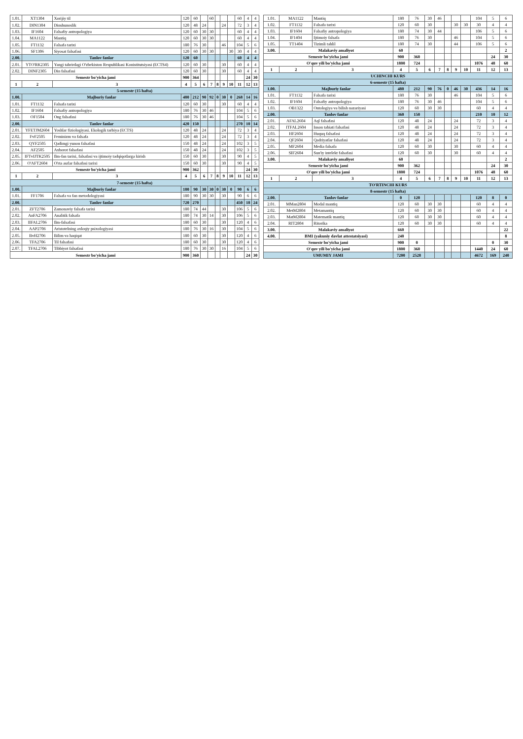| 1.01. | XT1304 | Xorijiy til | 120 | 60 | | 60 | | | | 60 | 4 | 4 |
| 1.02. | DIN1304 | Dinshunoslik | 120 | 48 | 24 | | | 24 | | 72 | 3 | 4 |
| 1.03. | IF1604 | Falsafiy antropologiya | 120 | 60 | 30 | 30 | | | | 60 | 4 | 4 |
| 1.04. | MA1122 | Mantiq | 120 | 60 | 30 | 30 | | | | 60 | 4 | 4 |
| 1.05. | FT1132 | Falsafa tarixi | 180 | 76 | 30 | | | 46 | | 104 | 5 | 6 |
| 1.06. | SF1306 | Siyosat falsafasi | 120 | 60 | 30 | 30 | | | 30 | 30 | 4 | 4 |
| 2.00. | Tanlov fanlar | | 120 | 60 | | | | | | 60 | 4 | 4 |
| 2.01. | YTO'RK2305 | Yangi tahrirdagi O'zbekiston Respublikasi Konistitutsiyasi (ECTS4) | 120 | 60 | 30 | | | 30 | | 60 | 4 | 4 |
| 2.02. | DINF2305 | Din falsafasi | 120 | 60 | 30 | | | 30 | | 60 | 4 | 4 |
| Semestr bo'yicha jami | | | 900 | 364 | | | | | | | 24 | 30 |
| 1 | 2 | 3 | 4 | 5 | 6 | 7 | 8 | 9 | 10 | 11 | 12 | 13 |
| 5-semestr (15 hafta) | | | | | | | | | | | | |
| 1.00. | Majburiy fanlar | | 480 | 212 | 90 | 92 | 0 | 30 | 0 | 268 | 14 | 16 |
| 1.01. | FT1132 | Falsafa tarixi | 120 | 60 | 30 | | | 30 | | 60 | 4 | 4 |
| 1.02. | IF1604 | Falsafiy antropologiya | 180 | 76 | 30 | 46 | | | | 104 | 5 | 6 |
| 1.03. | OF1504 | Ong falsafasi | 180 | 76 | 30 | 46 | | | | 104 | 5 | 6 |
| 2.00. | Tanlov fanlar | | 420 | 150 | | | | | | 270 | 10 | 14 |
| 2.01. | YFETJM2604 | Yoshlar fiziologiyasi. Ekologik tarbiya (ECTS) | 120 | 48 | 24 | | | 24 | | 72 | 3 | 4 |
| 2.02. | FvF2505 | Feminizm va falsafa | 120 | 48 | 24 | | | 24 | | 72 | 3 | 4 |
| 2.03. | QYF2505 | Qadimgi yunon falsafasi | 150 | 48 | 24 | | | 24 | | 102 | 3 | 5 |
| 2.04. | AF2505 | Axborot falsafasi | 150 | 48 | 24 | | | 24 | | 102 | 3 | 5 |
| 2.05. | IFTvIJTK2505 | Ilm-fan tarixi, falsafasi va ijtimoiy tadqiqotlarga kirish | 150 | 60 | 30 | | | 30 | | 90 | 4 | 5 |
| 2.06. | O'AFT2604 | O'rta asrlar falsafasi tarixi | 150 | 60 | 30 | | | 30 | | 90 | 4 | 5 |
| Semestr bo'yicha jami | | | 900 | 362 | | | | | | | 24 | 30 |
| 1 | 2 | 3 | 4 | 5 | 6 | 7 | 8 | 9 | 10 | 11 | 12 | 13 |
| 7-semestr (15 hafta) | | | | | | | | | | | | |
| 1.00. | Majburiy fanlar | | 180 | 90 | 30 | 30 | 0 | 30 | 0 | 90 | 6 | 6 |
| 1.01. | FF1706 | Falsafa va fan metodologiyasi | 180 | 90 | 30 | 30 | | 30 | | 90 | 6 | 6 |
| 2.00. | Tanlov fanlar | | 720 | 270 | | | | | | 450 | 18 | 24 |
| 2.01. | ZFT2706 | Zamonaviy falsafa tarixi | 180 | 74 | 44 | | | 30 | | 106 | 5 | 6 |
| 2.02. | AnFA2706 | Analitik falsafa | 180 | 74 | 30 | 14 | | 30 | | 106 | 5 | 6 |
| 2.03. | IIFAL2706 | Ilm-falsafasi | 180 | 60 | 30 | | | 30 | | 120 | 4 | 6 |
| 2.04. | AAP2706 | Aristotelning axloqiy psixologiyasi | 180 | 76 | 30 | 16 | | 30 | | 104 | 5 | 6 |
| 2.05. | BvH2706 | Bilim va haqiqat | 180 | 60 | 30 | | | 30 | | 120 | 4 | 6 |
| 2.06. | TFA2706 | Til falsafasi | 180 | 60 | 30 | | | 30 | | 120 | 4 | 6 |
| 2.07. | TFAL2706 | Tibbiyot falsafasi | 180 | 76 | 30 | 30 | | 16 | | 104 | 5 | 6 |
| Semestr bo'yicha jami | | | 900 | 360 | | | | | | | 24 | 30 |
| 1.01. | MA1122 | Mantiq | 180 | 76 | 30 | 46 | | | | 104 | 5 | 6 |
| 1.02. | FT1132 | Falsafa tarixi | 120 | 60 | 30 | | | 30 | 30 | 30 | 4 | 4 |
| 1.03. | IF1604 | Falsafiy antropologiya | 180 | 74 | 30 | 44 | | | | 106 | 5 | 6 |
| 1.04. | IF1404 | Ijtimoiy falsafa | 180 | 76 | 30 | | | 46 | | 104 | 5 | 6 |
| 1.05. | TT1404 | Tizimli tahlil | 180 | 74 | 30 | | | 44 | | 106 | 5 | 6 |
| 3.00. | Malakaviy amaliyot | | 60 | | | | | | | | | 2 |
| Semestr bo'yicha jami | | | 900 | 360 | | | | | | | 24 | 30 |
| O'quv yili bo'yicha jami | | | 1800 | 724 | | | | | | 1076 | 48 | 60 |
| 1 | 2 | 3 | 4 | 5 | 6 | 7 | 8 | 9 | 10 | 11 | 12 | 13 |
| UCHINCHI KURS | | | | | | | | | | | | |
| 6-semestr (15 hafta) | | | | | | | | | | | | |
| 1.00. | Majburiy fanlar | | 480 | 212 | 90 | 76 | 0 | 46 | 30 | 436 | 14 | 16 |
| 1.01. | FT1132 | Falsafa tarixi | 180 | 76 | 30 | | | 46 | | 104 | 5 | 6 |
| 1.02. | IF1604 | Falsafiy antropologiya | 180 | 76 | 30 | 46 | | | | 104 | 5 | 6 |
| 1.03. | OB1322 | Ontologiya va bilish nazariyasi | 120 | 60 | 30 | 30 | | | | 60 | 4 | 4 |
| 2.00. | Tanlov fanlar | | 360 | 150 | | | | | | 210 | 10 | 12 |
| 2.01. | AFAL2604 | Aql falsafasi | 120 | 48 | 24 | | | 24 | | 72 | 3 | 4 |
| 2.02. | ITFAL2604 | Inson tabiati falsafasi | 120 | 48 | 24 | | | 24 | | 72 | 3 | 4 |
| 2.03. | HF2604 | Huquq falsafasi | 120 | 48 | 24 | | | 24 | | 72 | 3 | 4 |
| 2.04. | QF2604 | Qadriyatlar falsafasi | 120 | 48 | 24 | | | 24 | | 72 | 3 | 4 |
| 2.05. | MF2604 | Media falsafa | 120 | 60 | 30 | | | 30 | | 60 | 4 | 4 |
| 2.06. | SIF2604 | Sun'iy intelekt falsafasi | 120 | 60 | 30 | | | 30 | | 60 | 4 | 4 |
| 3.00. | Malakaviy amaliyot | | 60 | | | | | | | | | 2 |
| Semestr bo'yicha jami | | | 900 | 362 | | | | | | | 24 | 30 |
| O'quv yili bo'yicha jami | | | 1800 | 724 | | | | | | 1076 | 48 | 60 |
| 1 | 2 | 3 | 4 | 5 | 6 | 7 | 8 | 9 | 10 | 11 | 12 | 13 |
| TO'RTINCHI KURS | | | | | | | | | | | | |
| 8-semestr (15 hafta) | | | | | | | | | | | | |
| 2.00. | Tanlov fanlar | | 0 | 120 | | | | | | 120 | 8 | 0 |
| 2.01. | MMan2804 | Modal mantiq | 120 | 60 | 30 | 30 | | | | 60 | 4 | 4 |
| 2.02. | MetM2804 | Metamantiq | 120 | 60 | 30 | 30 | | | | 60 | 4 | 4 |
| 2.03. | MatM2804 | Matematik mantiq | 120 | 60 | 30 | 30 | | | | 60 | 4 | 4 |
| 2.04. | RIT2804 | Ritorika | 120 | 60 | 30 | 30 | | | | 60 | 4 | 4 |
| 3.00. | Malakaviy amaliyot | | 660 | | | | | | | | | 22 |
| 4.00. | BMI (yakuniy davlat attestatsiyasi) | | 240 | | | | | | | | | 8 |
| Semestr bo'yicha jami | | | 900 | 0 | | | | | | | 0 | 30 |
| O'quv yili bo'yicha jami | | | 1800 | 360 | | | | | | 1440 | 24 | 60 |
| UMUMIY JAMI | | | 7200 | 2528 | | | | | | 4672 | 169 | 240 |